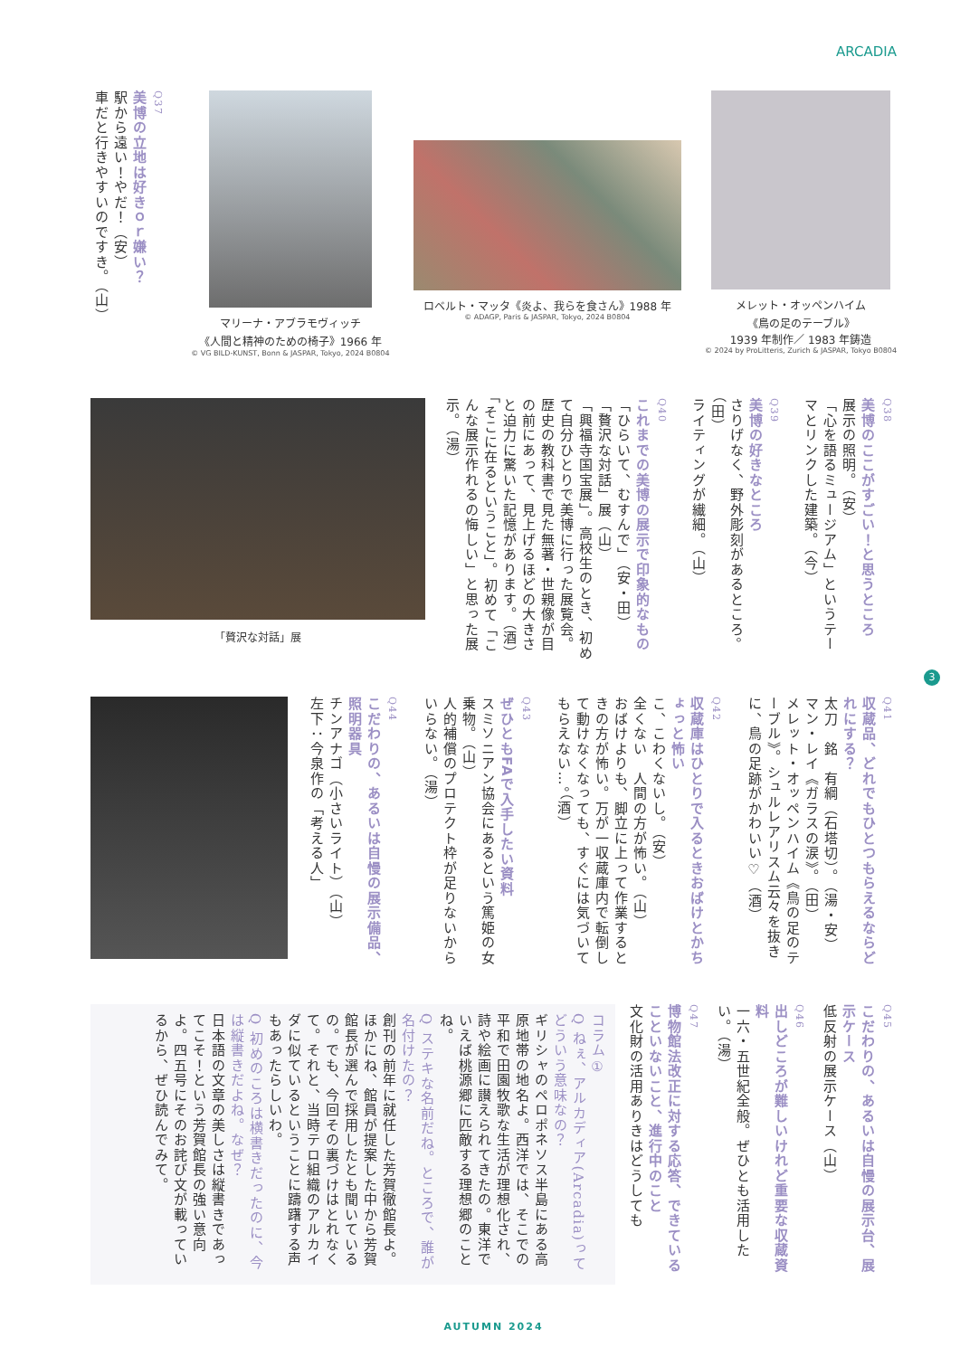ARCADIA
Q37
美博の立地は好きｏｒ嫌い？
駅から遠い！やだ！（安）
車だと行きやすいのですき。（山）
マリーナ・アブラモヴィッチ
《人間と精神のための椅子》1966 年
© VG BILD-KUNST, Bonn & JASPAR, Tokyo, 2024 B0804
ロベルト・マッタ《炎よ、我らを食さん》1988 年
© ADAGP, Paris & JASPAR, Tokyo, 2024 B0804
メレット・オッペンハイム
《鳥の足のテーブル》
1939 年制作／ 1983 年鋳造
© 2024 by ProLitteris, Zurich & JASPAR, Tokyo B0804
Q38
美博のここがすごい！と思うところ
展示の照明。（安）
「心を語るミュージアム」というテーマとリンクした建築。（今）
Q39
美博の好きなところ
さりげなく、野外彫刻があるところ。（田）
ライティングが繊細。（山）
Q40
これまでの美博の展示で印象的なもの
「ひらいて、むすんで」（安・田）
「贅沢な対話」展（山）
「興福寺国宝展」。高校生のとき、初めて自分ひとりで美博に行った展覧会。歴史の教科書で見た無著・世親像が目の前にあって、見上げるほどの大きさと迫力に驚いた記憶があります。（酒）
「そこに在るということ」。初めて「こんな展示作れるの悔しい」と思った展示。（湯）
「贅沢な対話」展
Q41
収蔵品、どれでもひとつもらえるならどれにする？
太刀　銘　有綱（石塔切）。（湯・安）
マン・レイ《ガラスの涙》。（田）
メレット・オッペンハイム《鳥の足のテーブル》。シュルレアリスム云々を抜きに、鳥の足跡がかわいい♡（酒）
Q42
収蔵庫はひとりで入るときおばけとかちょっと怖い
こ、こわくないし。（安）
全くない　人間の方が怖い。（山）
おばけよりも、脚立に上って作業するときの方が怖い。万が一収蔵庫内で転倒して動けなくなっても、すぐには気づいてもらえない…。（酒）
Q43
ぜひともFAで入手したい資料
スミソニアン協会にあるという篤姫の女乗物。（山）
人的補償のプロテクト枠が足りないからいらない。（湯）
Q44
こだわりの、あるいは自慢の展示備品、照明器具
チンアナゴ（小さいライト）（山）
左下：今泉作の「考える人」
Q45
こだわりの、あるいは自慢の展示台、展示ケース
低反射の展示ケース（山）
Q46
出しどころが難しいけれど重要な収蔵資料
一六・五世紀全般。ぜひとも活用したい。（湯）
Q47
博物館法改正に対する応答、できていることいないこと、進行中のこと
文化財の活用ありきはどうしても
コラム①
Q ねぇ、アルカディア(Arcadia)ってどういう意味なの？
ギリシャのペロポネソス半島にある高原地帯の地名よ。西洋では、そこでの平和で田園牧歌な生活が理想化され、詩や絵画に讃えられてきたの。東洋でいえば桃源郷に匹敵する理想郷のことね。
Q ステキな名前だね。ところで、誰が名付けたの？
創刊の前年に就任した芳賀徹館長よ。ほかにね、館員が提案した中から芳賀館長が選んで採用したとも聞いているの。でも、今回その裏づけはとれなくて。それと、当時テロ組織のアルカイダに似ているということに躊躇する声もあったらしいわ。
Q 初めのころは横書きだったのに、今は縦書きだよね。なぜ？
日本語の文章の美しさは縦書きであってこそ！という芳賀館長の強い意向よ。四五号にそのお詫び文が載っているから、ぜひ読んでみて。
3
AUTUMN 2024